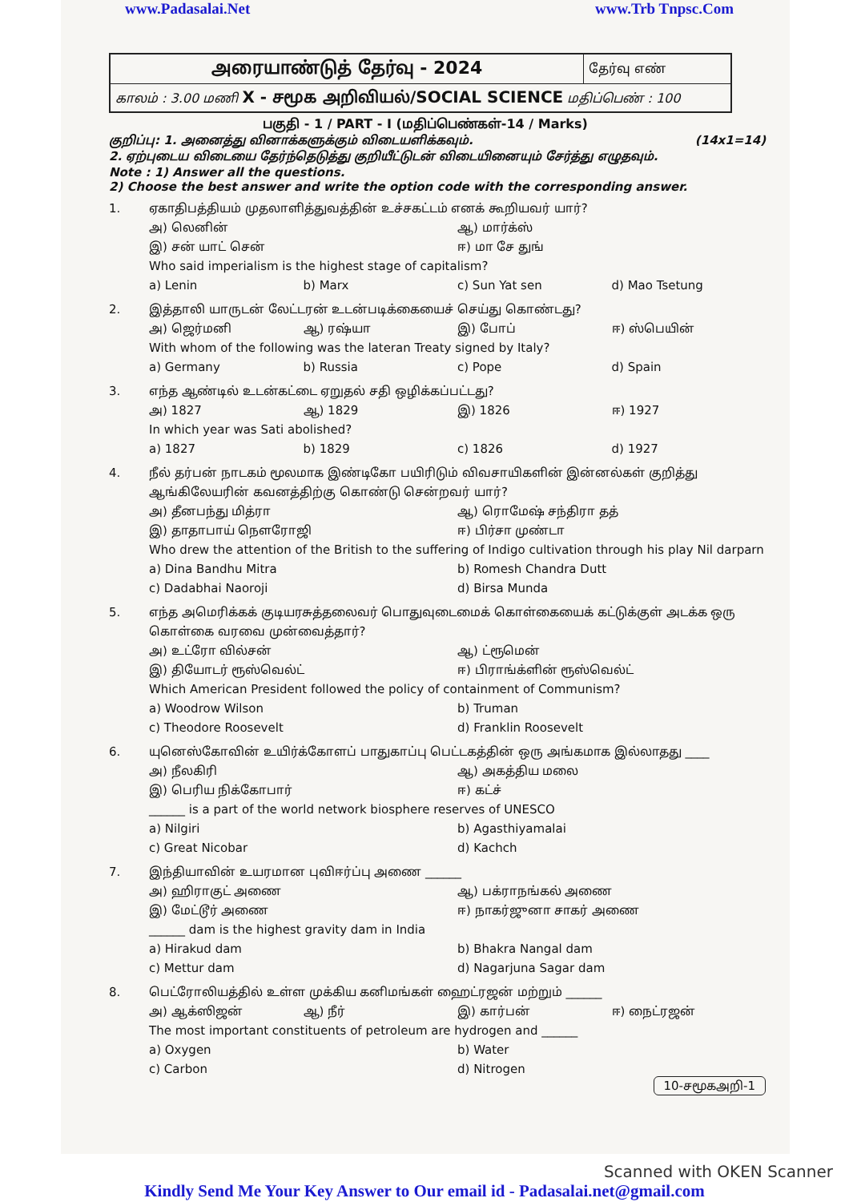www.Padasalai.Net www.Trb Tnpsc.Com
| அரையாண்டுத் தேர்வு - 2024 | தேர்வு எண் |
| காலம் : 3.00 மணி X - சமூக அறிவியல்/SOCIAL SCIENCE மதிப்பெண் : 100 | |
பகுதி - 1 / PART - I (மதிப்பெண்கள்-14 / Marks)
குறிப்பு: 1. அனைத்து வினாக்களுக்கும் விடையளிக்கவும். (14x1=14)
2. ஏற்புடைய விடையை தேர்ந்தெடுத்து குறியீட்டுடன் விடையினையும் சேர்த்து எழுதவும்.
Note : 1) Answer all the questions.
2) Choose the best answer and write the option code with the corresponding answer.
1.
ஏகாதிபத்தியம் முதலாளித்துவத்தின் உச்சகட்டம் எனக் கூறியவர் யார்?
அ) லெனின் ஆ) மார்க்ஸ் இ) சன் யாட் சென் ஈ) மா சே துங்
Who said imperialism is the highest stage of capitalism?
a) Lenin b) Marx c) Sun Yat sen d) Mao Tsetung
2.
இத்தாலி யாருடன் லேட்டரன் உடன்படிக்கையைச் செய்து கொண்டது?
அ) ஜெர்மனி ஆ) ரஷ்யா இ) போப் ஈ) ஸ்பெயின்
With whom of the following was the lateran Treaty signed by Italy?
a) Germany b) Russia c) Pope d) Spain
3.
எந்த ஆண்டில் உடன்கட்டை ஏறுதல் சதி ஒழிக்கப்பட்டது?
அ) 1827 ஆ) 1829 இ) 1826 ஈ) 1927
In which year was Sati abolished?
a) 1827 b) 1829 c) 1826 d) 1927
4.
நீல் தர்பன் நாடகம் மூலமாக இண்டிகோ பயிரிடும் விவசாயிகளின் இன்னல்கள் குறித்து ஆங்கிலேயரின் கவனத்திற்கு கொண்டு சென்றவர் யார்?
அ) தீனபந்து மித்ரா ஆ) ரொமேஷ் சந்திரா தத் இ) தாதாபாய் நௌரோஜி ஈ) பிர்சா முண்டா
Who drew the attention of the British to the suffering of Indigo cultivation through his play Nil darparn
a) Dina Bandhu Mitra b) Romesh Chandra Dutt c) Dadabhai Naoroji d) Birsa Munda
5.
எந்த அமெரிக்கக் குடியரசுத்தலைவர் பொதுவுடைமைக் கொள்கையைக் கட்டுக்குள் அடக்க ஒரு கொள்கை வரவை முன்வைத்தார்?
அ) உட்ரோ வில்சன் ஆ) ட்ரூமென் இ) தியோடர் ரூஸ்வெல்ட் ஈ) பிராங்க்ளின் ரூஸ்வெல்ட்
Which American President followed the policy of containment of Communism?
a) Woodrow Wilson b) Truman c) Theodore Roosevelt d) Franklin Roosevelt
6.
யுனெஸ்கோவின் உயிர்க்கோளப் பாதுகாப்பு பெட்டகத்தின் ஒரு அங்கமாக இல்லாதது ____
அ) நீலகிரி ஆ) அகத்திய மலை இ) பெரிய நிக்கோபார் ஈ) கட்ச்
______ is a part of the world network biosphere reserves of UNESCO
a) Nilgiri b) Agasthiyamalai c) Great Nicobar d) Kachch
7.
இந்தியாவின் உயரமான புவிஈர்ப்பு அணை ______
அ) ஹிராகுட் அணை ஆ) பக்ராநங்கல் அணை இ) மேட்டூர் அணை ஈ) நாகர்ஜுனா சாகர் அணை
______ dam is the highest gravity dam in India
a) Hirakud dam b) Bhakra Nangal dam c) Mettur dam d) Nagarjuna Sagar dam
8.
பெட்ரோலியத்தில் உள்ள முக்கிய கனிமங்கள் ஹைட்ரஜன் மற்றும் ______
அ) ஆக்ஸிஜன் ஆ) நீர் இ) கார்பன் ஈ) நைட்ரஜன்
The most important constituents of petroleum are hydrogen and ______
a) Oxygen b) Water c) Carbon d) Nitrogen
10-சமூகஅறி-1
Scanned with OKEN Scanner
Kindly Send Me Your Key Answer to Our email id - Padasalai.net@gmail.com